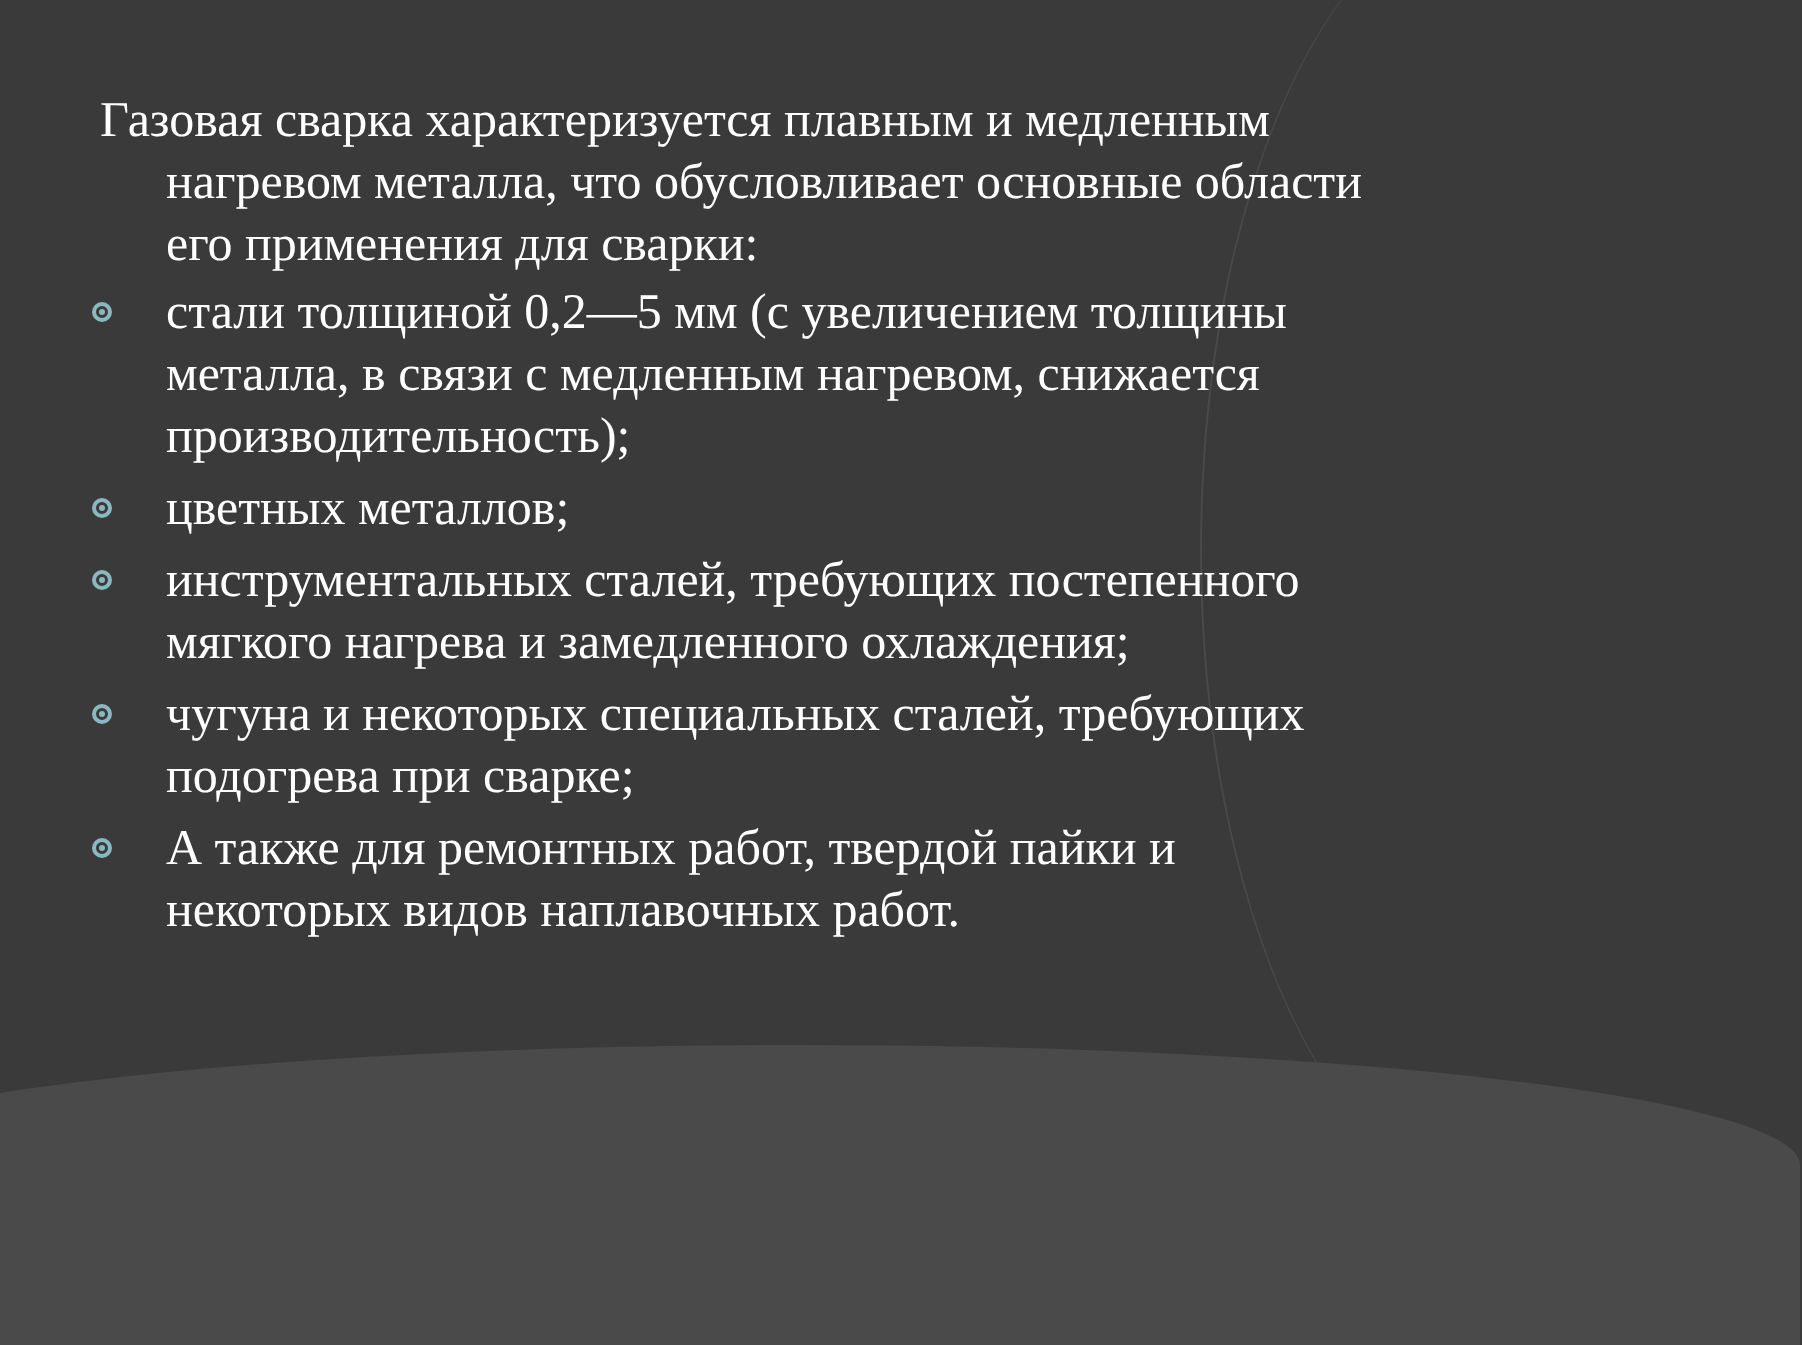Газовая сварка характеризуется плавным и медленным нагревом металла, что обусловливает основные области его применения для сварки:
стали толщиной 0,2—5 мм (с увеличением толщины металла, в связи с медленным нагревом, снижается производительность);
цветных металлов;
инструментальных сталей, требующих постепенного мягкого нагрева и замедленного охлаждения;
чугуна и некоторых специальных сталей, требующих подогрева при сварке;
А также для ремонтных работ, твердой пайки и некоторых видов наплавочных работ.